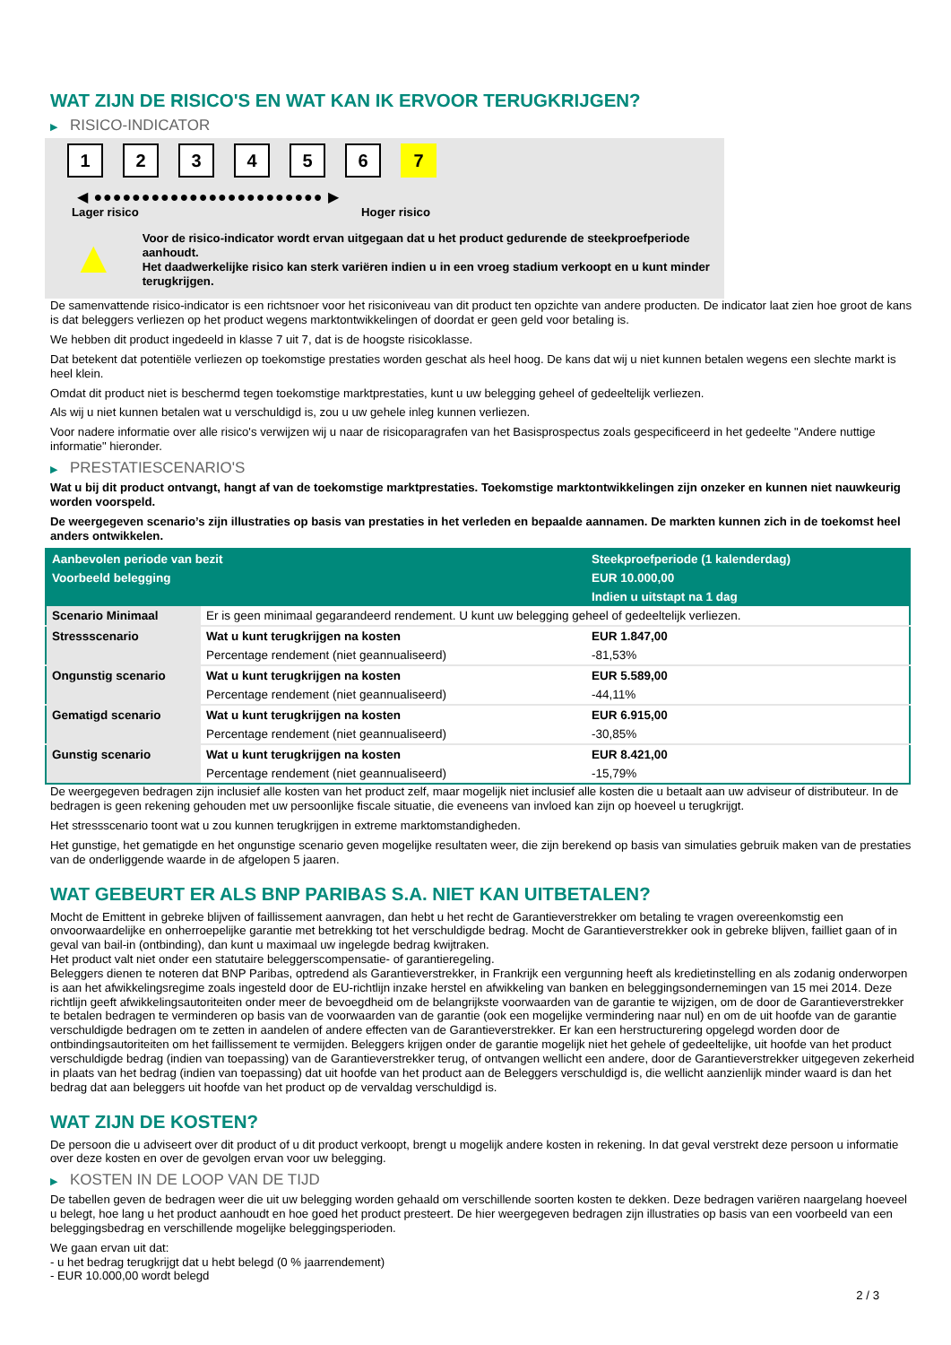WAT ZIJN DE RISICO'S EN WAT KAN IK ERVOOR TERUGKRIJGEN?
▶ RISICO-INDICATOR
1 2 3 4 5 6 7
◀ ●●●●●●●●●●●●●●●●●●●●●●●● ▶
Lager risico Hoger risico
▲
Voor de risico-indicator wordt ervan uitgegaan dat u het product gedurende de steekproefperiode aanhoudt.
Het daadwerkelijke risico kan sterk variëren indien u in een vroeg stadium verkoopt en u kunt minder terugkrijgen.
De samenvattende risico-indicator is een richtsnoer voor het risiconiveau van dit product ten opzichte van andere producten. De indicator laat zien hoe groot de kans is dat beleggers verliezen op het product wegens marktontwikkelingen of doordat er geen geld voor betaling is.
We hebben dit product ingedeeld in klasse 7 uit 7, dat is de hoogste risicoklasse.
Dat betekent dat potentiële verliezen op toekomstige prestaties worden geschat als heel hoog. De kans dat wij u niet kunnen betalen wegens een slechte markt is heel klein.
Omdat dit product niet is beschermd tegen toekomstige marktprestaties, kunt u uw belegging geheel of gedeeltelijk verliezen.
Als wij u niet kunnen betalen wat u verschuldigd is, zou u uw gehele inleg kunnen verliezen.
Voor nadere informatie over alle risico's verwijzen wij u naar de risicoparagrafen van het Basisprospectus zoals gespecificeerd in het gedeelte "Andere nuttige informatie" hieronder.
▶ PRESTATIESCENARIO'S
Wat u bij dit product ontvangt, hangt af van de toekomstige marktprestaties. Toekomstige marktontwikkelingen zijn onzeker en kunnen niet nauwkeurig worden voorspeld.
De weergegeven scenario’s zijn illustraties op basis van prestaties in het verleden en bepaalde aannamen. De markten kunnen zich in de toekomst heel anders ontwikkelen.
| Aanbevolen periode van bezit | | Steekproefperiode (1 kalenderdag) |
| --- | --- | --- |
| Voorbeeld belegging | | EUR 10.000,00 |
| | | Indien u uitstapt na 1 dag |
| Scenario Minimaal | Er is geen minimaal gegarandeerd rendement. U kunt uw belegging geheel of gedeeltelijk verliezen. | |
| Stressscenario | Wat u kunt terugkrijgen na kosten | EUR 1.847,00 |
| | Percentage rendement (niet geannualiseerd) | -81,53% |
| Ongunstig scenario | Wat u kunt terugkrijgen na kosten | EUR 5.589,00 |
| | Percentage rendement (niet geannualiseerd) | -44,11% |
| Gematigd scenario | Wat u kunt terugkrijgen na kosten | EUR 6.915,00 |
| | Percentage rendement (niet geannualiseerd) | -30,85% |
| Gunstig scenario | Wat u kunt terugkrijgen na kosten | EUR 8.421,00 |
| | Percentage rendement (niet geannualiseerd) | -15,79% |
De weergegeven bedragen zijn inclusief alle kosten van het product zelf, maar mogelijk niet inclusief alle kosten die u betaalt aan uw adviseur of distributeur. In de bedragen is geen rekening gehouden met uw persoonlijke fiscale situatie, die eveneens van invloed kan zijn op hoeveel u terugkrijgt.
Het stressscenario toont wat u zou kunnen terugkrijgen in extreme marktomstandigheden.
Het gunstige, het gematigde en het ongunstige scenario geven mogelijke resultaten weer, die zijn berekend op basis van simulaties gebruik maken van de prestaties van de onderliggende waarde in de afgelopen 5 jaaren.
WAT GEBEURT ER ALS BNP PARIBAS S.A. NIET KAN UITBETALEN?
Mocht de Emittent in gebreke blijven of faillissement aanvragen, dan hebt u het recht de Garantieverstrekker om betaling te vragen overeenkomstig een onvoorwaardelijke en onherroepelijke garantie met betrekking tot het verschuldigde bedrag. Mocht de Garantieverstrekker ook in gebreke blijven, failliet gaan of in geval van bail-in (ontbinding), dan kunt u maximaal uw ingelegde bedrag kwijtraken.
Het product valt niet onder een statutaire beleggerscompensatie- of garantieregeling.
Beleggers dienen te noteren dat BNP Paribas, optredend als Garantieverstrekker, in Frankrijk een vergunning heeft als kredietinstelling en als zodanig onderworpen is aan het afwikkelingsregime zoals ingesteld door de EU-richtlijn inzake herstel en afwikkeling van banken en beleggingsondernemingen van 15 mei 2014. Deze richtlijn geeft afwikkelingsautoriteiten onder meer de bevoegdheid om de belangrijkste voorwaarden van de garantie te wijzigen, om de door de Garantieverstrekker te betalen bedragen te verminderen op basis van de voorwaarden van de garantie (ook een mogelijke vermindering naar nul) en om de uit hoofde van de garantie verschuldigde bedragen om te zetten in aandelen of andere effecten van de Garantieverstrekker. Er kan een herstructurering opgelegd worden door de ontbindingsautoriteiten om het faillissement te vermijden. Beleggers krijgen onder de garantie mogelijk niet het gehele of gedeeltelijke, uit hoofde van het product verschuldigde bedrag (indien van toepassing) van de Garantieverstrekker terug, of ontvangen wellicht een andere, door de Garantieverstrekker uitgegeven zekerheid in plaats van het bedrag (indien van toepassing) dat uit hoofde van het product aan de Beleggers verschuldigd is, die wellicht aanzienlijk minder waard is dan het bedrag dat aan beleggers uit hoofde van het product op de vervaldag verschuldigd is.
WAT ZIJN DE KOSTEN?
De persoon die u adviseert over dit product of u dit product verkoopt, brengt u mogelijk andere kosten in rekening. In dat geval verstrekt deze persoon u informatie over deze kosten en over de gevolgen ervan voor uw belegging.
▶ KOSTEN IN DE LOOP VAN DE TIJD
De tabellen geven de bedragen weer die uit uw belegging worden gehaald om verschillende soorten kosten te dekken. Deze bedragen variëren naargelang hoeveel u belegt, hoe lang u het product aanhoudt en hoe goed het product presteert. De hier weergegeven bedragen zijn illustraties op basis van een voorbeeld van een beleggingsbedrag en verschillende mogelijke beleggingsperioden.
We gaan ervan uit dat:
- u het bedrag terugkrijgt dat u hebt belegd (0 % jaarrendement)
- EUR 10.000,00 wordt belegd
2 / 3